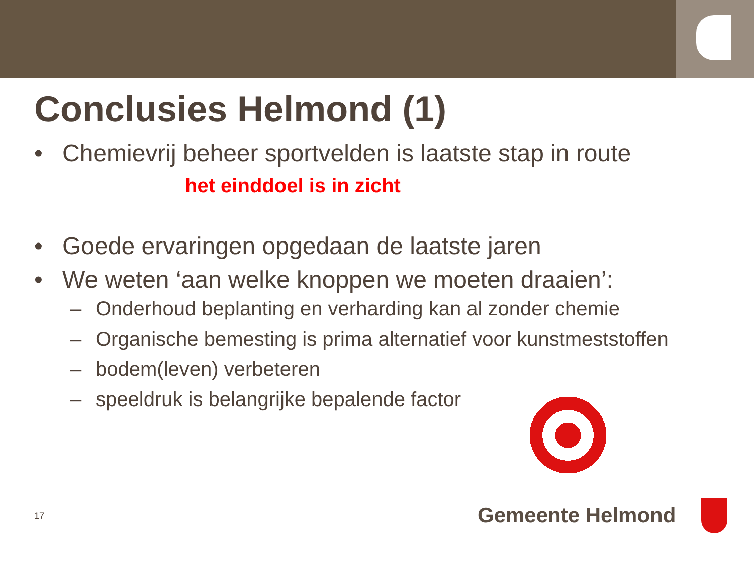Conclusies Helmond (1)
• Chemievrij beheer sportvelden is laatste stap in route
het einddoel is in zicht
• Goede ervaringen opgedaan de laatste jaren
• We weten ‘aan welke knoppen we moeten draaien’:
– Onderhoud beplanting en verharding kan al zonder chemie
– Organische bemesting is prima alternatief voor kunstmeststoffen
– bodem(leven) verbeteren
– speeldruk is belangrijke bepalende factor
17 Gemeente Helmond